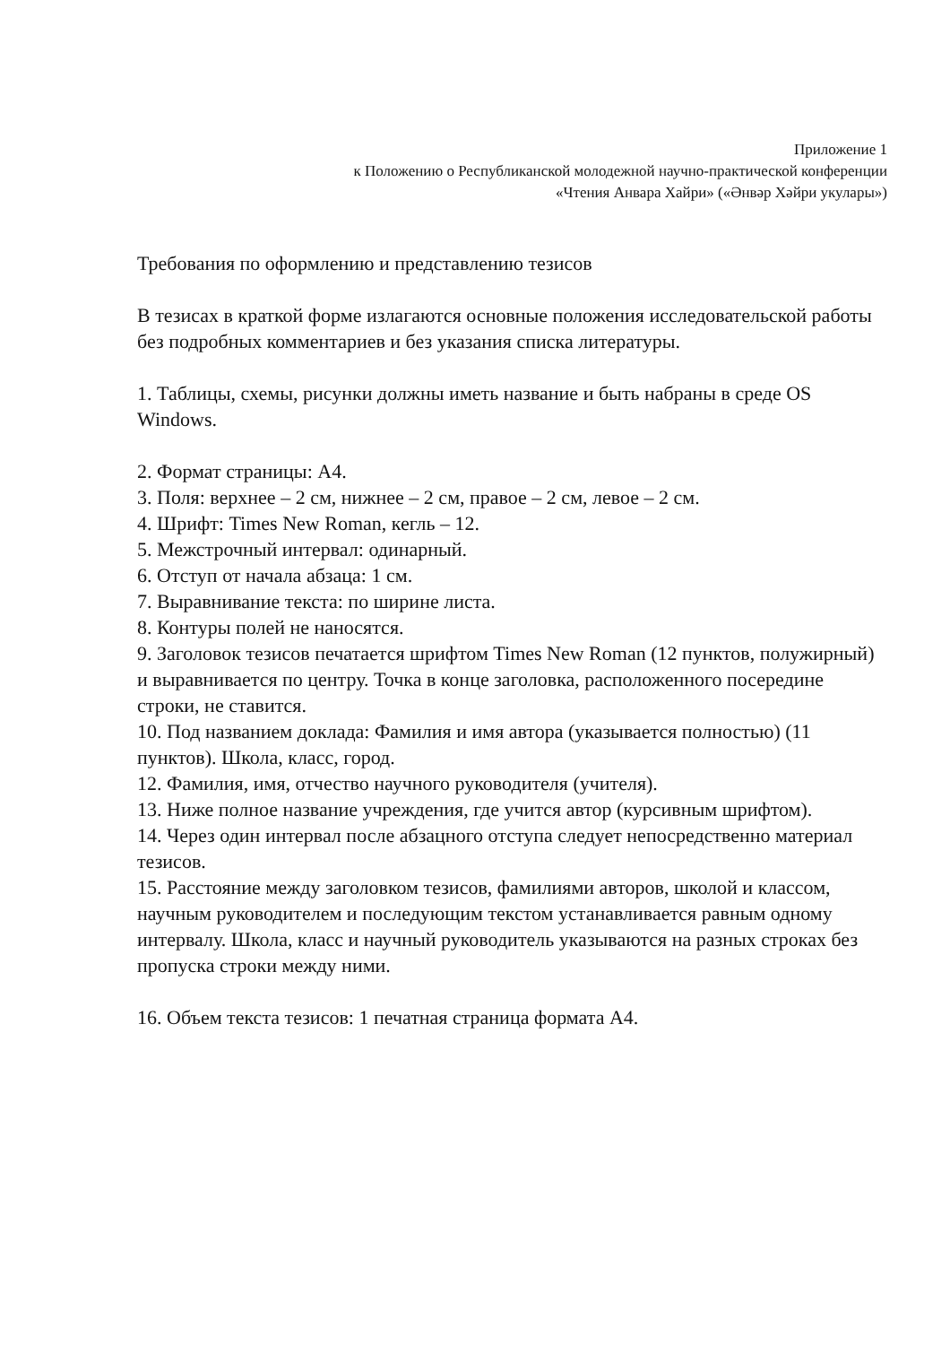Приложение 1
к Положению о Республиканской молодежной научно-практической конференции
«Чтения Анвара Хайри» («Әнвәр Хәйри укулары»)
Требования по оформлению и представлению тезисов
В тезисах в краткой форме излагаются основные положения исследовательской работы без подробных комментариев и без указания списка литературы.
1. Таблицы, схемы, рисунки должны иметь название и быть набраны в среде OS Windows.
2. Формат страницы: А4.
3. Поля: верхнее – 2 см, нижнее – 2 см, правое – 2 см, левое – 2 см.
4. Шрифт: Times New Roman, кегль – 12.
5. Межстрочный интервал: одинарный.
6. Отступ от начала абзаца: 1 см.
7. Выравнивание текста: по ширине листа.
8. Контуры полей не наносятся.
9. Заголовок тезисов печатается шрифтом Times New Roman (12 пунктов, полужирный) и выравнивается по центру. Точка в конце заголовка, расположенного посередине строки, не ставится.
10. Под названием доклада: Фамилия и имя автора (указывается полностью) (11 пунктов). Школа, класс, город.
12. Фамилия, имя, отчество научного руководителя (учителя).
13. Ниже полное название учреждения, где учится автор (курсивным шрифтом).
14. Через один интервал после абзацного отступа следует непосредственно материал тезисов.
15. Расстояние между заголовком тезисов, фамилиями авторов, школой и классом, научным руководителем и последующим текстом устанавливается равным одному интервалу. Школа, класс и научный руководитель указываются на разных строках без пропуска строки между ними.
16. Объем текста тезисов: 1 печатная страница формата А4.